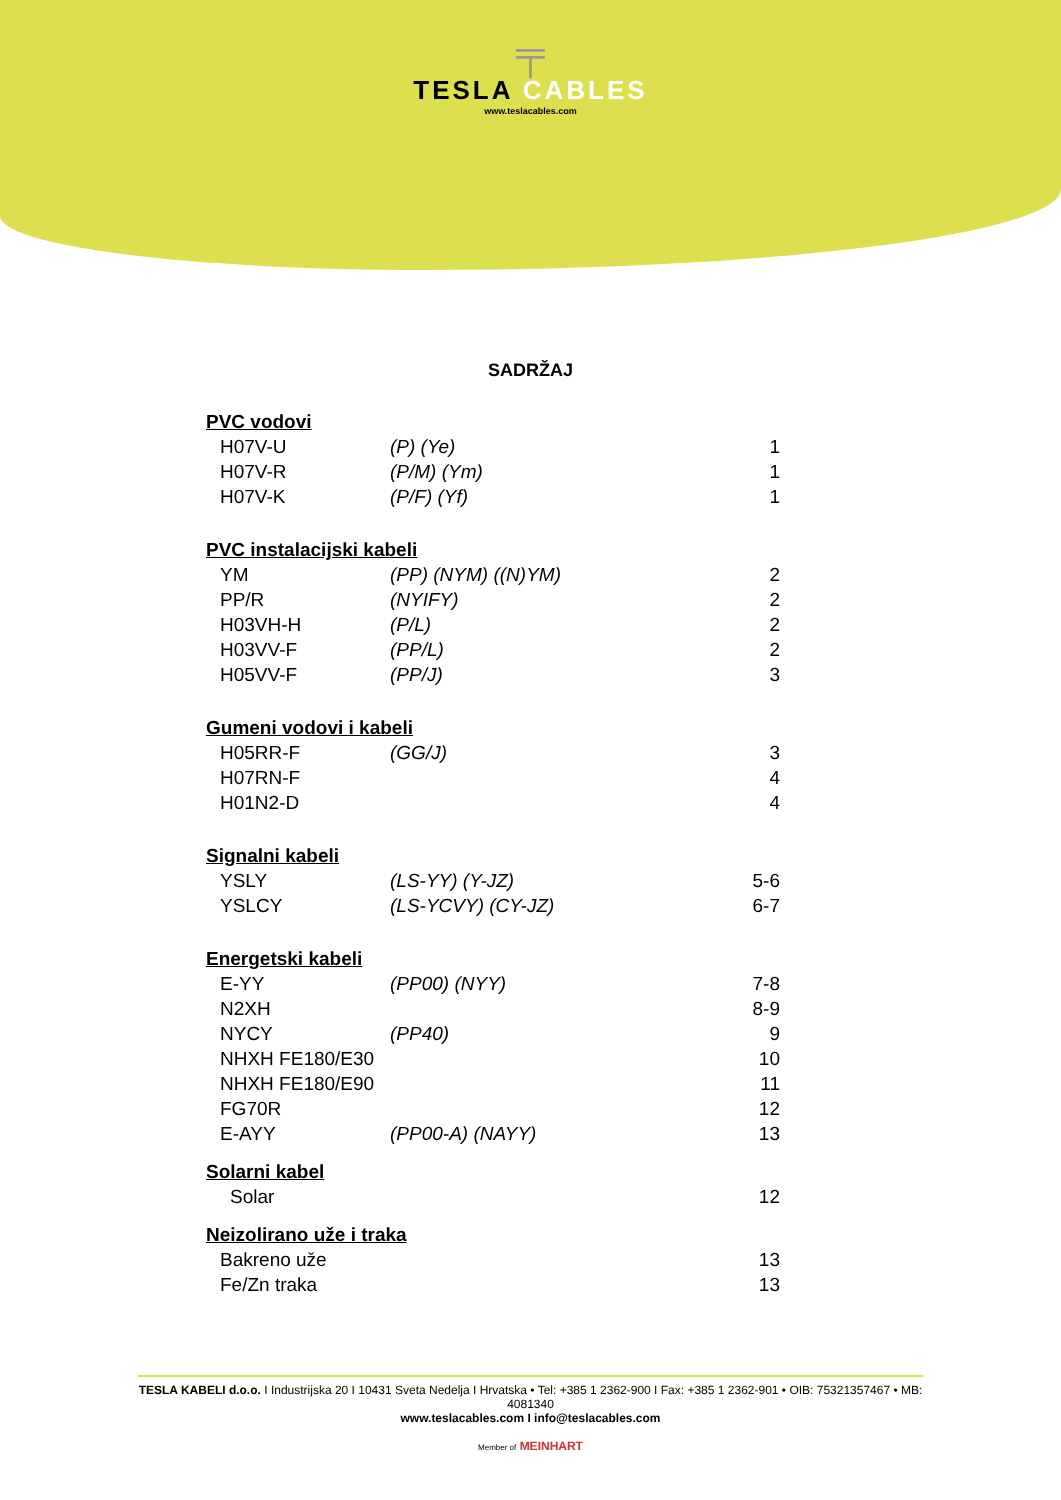╤
TESLA CABLES
www.teslacables.com
SADRŽAJ
| PVC vodovi | | |
| --- | --- | --- |
| H07V-U | (P) (Ye) | 1 |
| H07V-R | (P/M) (Ym) | 1 |
| H07V-K | (P/F) (Yf) | 1 |
| PVC instalacijski kabeli | | |
| YM | (PP) (NYM) ((N)YM) | 2 |
| PP/R | (NYIFY) | 2 |
| H03VH-H | (P/L) | 2 |
| H03VV-F | (PP/L) | 2 |
| H05VV-F | (PP/J) | 3 |
| Gumeni vodovi i kabeli | | |
| H05RR-F | (GG/J) | 3 |
| H07RN-F | | 4 |
| H01N2-D | | 4 |
| Signalni kabeli | | |
| YSLY | (LS-YY) (Y-JZ) | 5-6 |
| YSLCY | (LS-YCVY) (CY-JZ) | 6-7 |
| Energetski kabeli | | |
| E-YY | (PP00) (NYY) | 7-8 |
| N2XH | | 8-9 |
| NYCY | (PP40) | 9 |
| NHXH FE180/E30 | | 10 |
| NHXH FE180/E90 | | 11 |
| FG70R | | 12 |
| E-AYY | (PP00-A) (NAYY) | 13 |
| Solarni kabel | | |
| Solar | | 12 |
| Neizolirano uže i traka | | |
| Bakreno uže | | 13 |
| Fe/Zn traka | | 13 |
TESLA KABELI d.o.o. I Industrijska 20 I 10431 Sveta Nedelja I Hrvatska • Tel: +385 1 2362-900 I Fax: +385 1 2362-901 • OIB: 75321357467 • MB: 4081340
www.teslacables.com I info@teslacables.com
Member of MEINHART